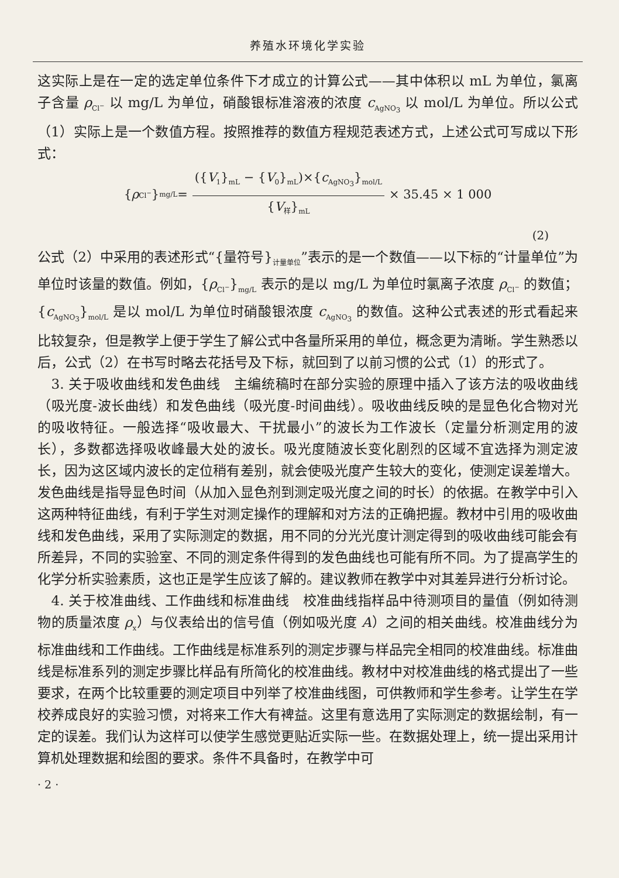养殖水环境化学实验
这实际上是在一定的选定单位条件下才成立的计算公式——其中体积以 mL 为单位，氯离子含量 ρ<sub>Cl<sup>−</sup></sub> 以 mg/L 为单位，硝酸银标准溶液的浓度 c<sub>AgNO<sub>3</sub></sub> 以 mol/L 为单位。所以公式（1）实际上是一个数值方程。按照推荐的数值方程规范表述方式，上述公式可写成以下形式：
{ ρ<sub>Cl<sup>−</sup></sub>}<sub>mg/L</sub> = ({V<sub>1</sub>}<sub>mL</sub> − {V<sub>0</sub>}<sub>mL</sub>)×{c<sub>AgNO<sub>3</sub></sub>}<sub>mol/L</sub> {V<sub>样</sub>}<sub>mL</sub> × 35.45 × 1 000
(2)
公式（2）中采用的表述形式“{量符号}<sub>计量单位</sub>”表示的是一个数值——以下标的“计量单位”为单位时该量的数值。例如，{ρ<sub>Cl<sup>−</sup></sub>}<sub>mg/L</sub> 表示的是以 mg/L 为单位时氯离子浓度 ρ<sub>Cl<sup>−</sup></sub> 的数值；{c<sub>AgNO<sub>3</sub></sub>}<sub>mol/L</sub> 是以 mol/L 为单位时硝酸银浓度 c<sub>AgNO<sub>3</sub></sub> 的数值。这种公式表述的形式看起来比较复杂，但是教学上便于学生了解公式中各量所采用的单位，概念更为清晰。学生熟悉以后，公式（2）在书写时略去花括号及下标，就回到了以前习惯的公式（1）的形式了。
　3. 关于吸收曲线和发色曲线　主编统稿时在部分实验的原理中插入了该方法的吸收曲线（吸光度-波长曲线）和发色曲线（吸光度-时间曲线）。吸收曲线反映的是显色化合物对光的吸收特征。一般选择“吸收最大、干扰最小”的波长为工作波长（定量分析测定用的波长），多数都选择吸收峰最大处的波长。吸光度随波长变化剧烈的区域不宜选择为测定波长，因为这区域内波长的定位稍有差别，就会使吸光度产生较大的变化，使测定误差增大。发色曲线是指导显色时间（从加入显色剂到测定吸光度之间的时长）的依据。在教学中引入这两种特征曲线，有利于学生对测定操作的理解和对方法的正确把握。教材中引用的吸收曲线和发色曲线，采用了实际测定的数据，用不同的分光光度计测定得到的吸收曲线可能会有所差异，不同的实验室、不同的测定条件得到的发色曲线也可能有所不同。为了提高学生的化学分析实验素质，这也正是学生应该了解的。建议教师在教学中对其差异进行分析讨论。
　4. 关于校准曲线、工作曲线和标准曲线　校准曲线指样品中待测项目的量值（例如待测物的质量浓度 ρ<sub>x</sub>）与仪表给出的信号值（例如吸光度 A）之间的相关曲线。校准曲线分为标准曲线和工作曲线。工作曲线是标准系列的测定步骤与样品完全相同的校准曲线。标准曲线是标准系列的测定步骤比样品有所简化的校准曲线。教材中对校准曲线的格式提出了一些要求，在两个比较重要的测定项目中列举了校准曲线图，可供教师和学生参考。让学生在学校养成良好的实验习惯，对将来工作大有裨益。这里有意选用了实际测定的数据绘制，有一定的误差。我们认为这样可以使学生感觉更贴近实际一些。在数据处理上，统一提出采用计算机处理数据和绘图的要求。条件不具备时，在教学中可
· 2 ·